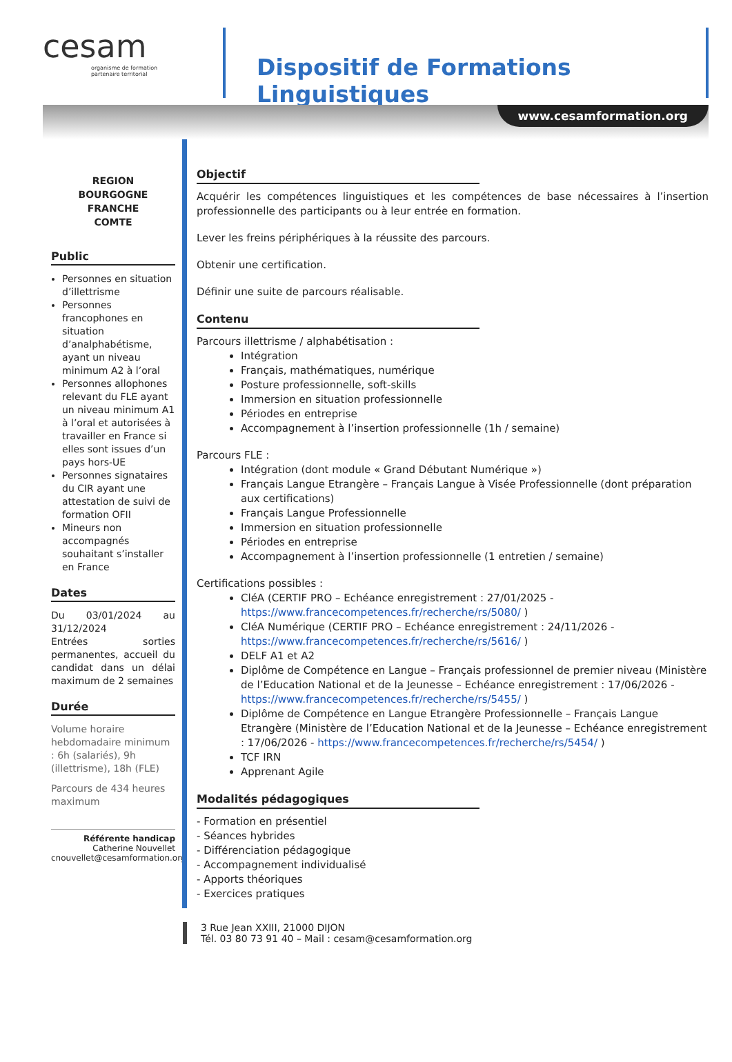cesam
organisme de formation partenaire territorial
Dispositif de Formations Linguistiques
www.cesamformation.org
REGION
BOURGOGNE
FRANCHE
COMTE
Public
Personnes en situation d’illettrisme
Personnes francophones en situation d’analphabétisme, ayant un niveau minimum A2 à l’oral
Personnes allophones relevant du FLE ayant un niveau minimum A1 à l’oral et autorisées à travailler en France si elles sont issues d’un pays hors-UE
Personnes signataires du CIR ayant une attestation de suivi de formation OFII
Mineurs non accompagnés souhaitant s’installer en France
Dates
Du 03/01/2024 au 31/12/2024
Entrées sorties permanentes, accueil du candidat dans un délai maximum de 2 semaines
Durée
Volume horaire hebdomadaire minimum : 6h (salariés), 9h (illettrisme), 18h (FLE)
Parcours de 434 heures maximum
Référente handicap
Catherine Nouvellet
cnouvellet@cesamformation.org
Objectif
Acquérir les compétences linguistiques et les compétences de base nécessaires à l’insertion professionnelle des participants ou à leur entrée en formation.
Lever les freins périphériques à la réussite des parcours.
Obtenir une certification.
Définir une suite de parcours réalisable.
Contenu
Parcours illettrisme / alphabétisation :
Intégration
Français, mathématiques, numérique
Posture professionnelle, soft-skills
Immersion en situation professionnelle
Périodes en entreprise
Accompagnement à l’insertion professionnelle (1h / semaine)
Parcours FLE :
Intégration (dont module « Grand Débutant Numérique »)
Français Langue Etrangère – Français Langue à Visée Professionnelle (dont préparation aux certifications)
Français Langue Professionnelle
Immersion en situation professionnelle
Périodes en entreprise
Accompagnement à l’insertion professionnelle (1 entretien / semaine)
Certifications possibles :
CléA (CERTIF PRO – Echéance enregistrement : 27/01/2025 - https://www.francecompetences.fr/recherche/rs/5080/ )
CléA Numérique (CERTIF PRO – Echéance enregistrement : 24/11/2026 - https://www.francecompetences.fr/recherche/rs/5616/ )
DELF A1 et A2
Diplôme de Compétence en Langue – Français professionnel de premier niveau (Ministère de l’Education National et de la Jeunesse – Echéance enregistrement : 17/06/2026 - https://www.francecompetences.fr/recherche/rs/5455/ )
Diplôme de Compétence en Langue Etrangère Professionnelle – Français Langue Etrangère (Ministère de l’Education National et de la Jeunesse – Echéance enregistrement : 17/06/2026 - https://www.francecompetences.fr/recherche/rs/5454/ )
TCF IRN
Apprenant Agile
Modalités pédagogiques
- Formation en présentiel
- Séances hybrides
- Différenciation pédagogique
- Accompagnement individualisé
- Apports théoriques
- Exercices pratiques
3 Rue Jean XXIII, 21000 DIJON
Tél. 03 80 73 91 40 – Mail : cesam@cesamformation.org